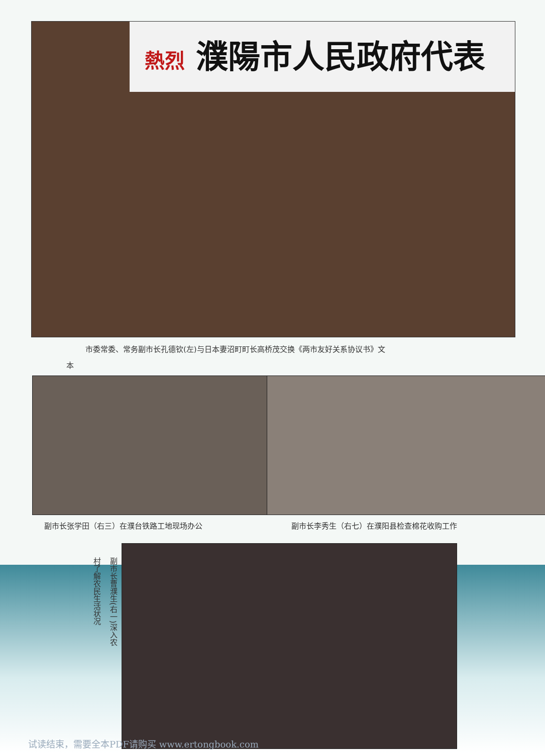熱烈 濮陽市人民政府代表
市委常委、常务副市长孔德钦(左)与日本妻沼町町长高桥茂交换《两市友好关系协议书》文
本
副市长张学田（右三）在濮台铁路工地现场办公
副市长李秀生（右七）在濮阳县检查棉花收购工作
副市长曹濮生(右一)深入农
村了解农民生活状况
试读结束，需要全本PDF请购买 www.ertongbook.com